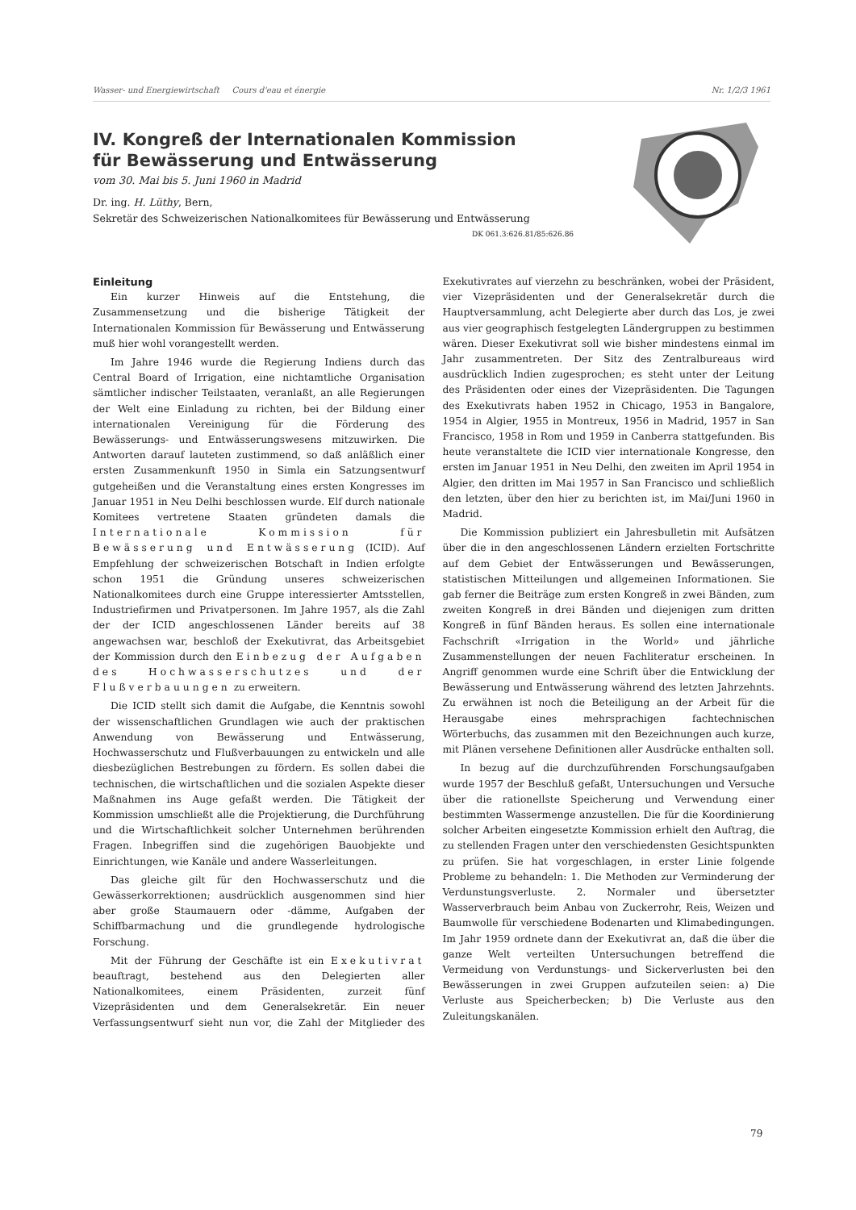Wasser- und Energiewirtschaft Cours d'eau et énergie Nr. 1/2/3 1961
IV. Kongreß der Internationalen Kommission
für Bewässerung und Entwässerung
vom 30. Mai bis 5. Juni 1960 in Madrid
Dr. ing. H. Lüthy, Bern,
Sekretär des Schweizerischen Nationalkomitees für Bewässerung und Entwässerung
DK 061.3:626.81/85:626.86
Einleitung
Ein kurzer Hinweis auf die Entstehung, die Zusammensetzung und die bisherige Tätigkeit der Internationalen Kommission für Bewässerung und Entwässerung muß hier wohl vorangestellt werden.
Im Jahre 1946 wurde die Regierung Indiens durch das Central Board of Irrigation, eine nichtamtliche Organisation sämtlicher indischer Teilstaaten, veranlaßt, an alle Regierungen der Welt eine Einladung zu richten, bei der Bildung einer internationalen Vereinigung für die Förderung des Bewässerungs- und Entwässerungswesens mitzuwirken. Die Antworten darauf lauteten zustimmend, so daß anläßlich einer ersten Zusammenkunft 1950 in Simla ein Satzungsentwurf gutgeheißen und die Veranstaltung eines ersten Kongresses im Januar 1951 in Neu Delhi beschlossen wurde. Elf durch nationale Komitees vertretene Staaten gründeten damals die Internationale Kommission für Bewässerung und Entwässerung (ICID). Auf Empfehlung der schweizerischen Botschaft in Indien erfolgte schon 1951 die Gründung unseres schweizerischen Nationalkomitees durch eine Gruppe interessierter Amtsstellen, Industriefirmen und Privatpersonen. Im Jahre 1957, als die Zahl der der ICID angeschlossenen Länder bereits auf 38 angewachsen war, beschloß der Exekutivrat, das Arbeitsgebiet der Kommission durch den Einbezug der Aufgaben des Hochwasserschutzes und der Flußverbauungen zu erweitern.
Die ICID stellt sich damit die Aufgabe, die Kenntnis sowohl der wissenschaftlichen Grundlagen wie auch der praktischen Anwendung von Bewässerung und Entwässerung, Hochwasserschutz und Flußverbauungen zu entwickeln und alle diesbezüglichen Bestrebungen zu fördern. Es sollen dabei die technischen, die wirtschaftlichen und die sozialen Aspekte dieser Maßnahmen ins Auge gefaßt werden. Die Tätigkeit der Kommission umschließt alle die Projektierung, die Durchführung und die Wirtschaftlichkeit solcher Unternehmen berührenden Fragen. Inbegriffen sind die zugehörigen Bauobjekte und Einrichtungen, wie Kanäle und andere Wasserleitungen.
Das gleiche gilt für den Hochwasserschutz und die Gewässerkorrektionen; ausdrücklich ausgenommen sind hier aber große Staumauern oder -dämme, Aufgaben der Schiffbarmachung und die grundlegende hydrologische Forschung.
Mit der Führung der Geschäfte ist ein Exekutivrat beauftragt, bestehend aus den Delegierten aller Nationalkomitees, einem Präsidenten, zurzeit fünf Vizepräsidenten und dem Generalsekretär. Ein neuer Verfassungsentwurf sieht nun vor, die Zahl der Mitglieder des Exekutivrates auf vierzehn zu beschränken, wobei der Präsident, vier Vizepräsidenten und der Generalsekretär durch die Hauptversammlung, acht Delegierte aber durch das Los, je zwei aus vier geographisch festgelegten Ländergruppen zu bestimmen wären. Dieser Exekutivrat soll wie bisher mindestens einmal im Jahr zusammentreten. Der Sitz des Zentralbureaus wird ausdrücklich Indien zugesprochen; es steht unter der Leitung des Präsidenten oder eines der Vizepräsidenten. Die Tagungen des Exekutivrats haben 1952 in Chicago, 1953 in Bangalore, 1954 in Algier, 1955 in Montreux, 1956 in Madrid, 1957 in San Francisco, 1958 in Rom und 1959 in Canberra stattgefunden. Bis heute veranstaltete die ICID vier internationale Kongresse, den ersten im Januar 1951 in Neu Delhi, den zweiten im April 1954 in Algier, den dritten im Mai 1957 in San Francisco und schließlich den letzten, über den hier zu berichten ist, im Mai/Juni 1960 in Madrid.
Die Kommission publiziert ein Jahresbulletin mit Aufsätzen über die in den angeschlossenen Ländern erzielten Fortschritte auf dem Gebiet der Entwässerungen und Bewässerungen, statistischen Mitteilungen und allgemeinen Informationen. Sie gab ferner die Beiträge zum ersten Kongreß in zwei Bänden, zum zweiten Kongreß in drei Bänden und diejenigen zum dritten Kongreß in fünf Bänden heraus. Es sollen eine internationale Fachschrift «Irrigation in the World» und jährliche Zusammenstellungen der neuen Fachliteratur erscheinen. In Angriff genommen wurde eine Schrift über die Entwicklung der Bewässerung und Entwässerung während des letzten Jahrzehnts. Zu erwähnen ist noch die Beteiligung an der Arbeit für die Herausgabe eines mehrsprachigen fachtechnischen Wörterbuchs, das zusammen mit den Bezeichnungen auch kurze, mit Plänen versehene Definitionen aller Ausdrücke enthalten soll.
In bezug auf die durchzuführenden Forschungsaufgaben wurde 1957 der Beschluß gefaßt, Untersuchungen und Versuche über die rationellste Speicherung und Verwendung einer bestimmten Wassermenge anzustellen. Die für die Koordinierung solcher Arbeiten eingesetzte Kommission erhielt den Auftrag, die zu stellenden Fragen unter den verschiedensten Gesichtspunkten zu prüfen. Sie hat vorgeschlagen, in erster Linie folgende Probleme zu behandeln: 1. Die Methoden zur Verminderung der Verdunstungsverluste. 2. Normaler und übersetzter Wasserverbrauch beim Anbau von Zuckerrohr, Reis, Weizen und Baumwolle für verschiedene Bodenarten und Klimabedingungen. Im Jahr 1959 ordnete dann der Exekutivrat an, daß die über die ganze Welt verteilten Untersuchungen betreffend die Vermeidung von Verdunstungs- und Sickerverlusten bei den Bewässerungen in zwei Gruppen aufzuteilen seien: a) Die Verluste aus Speicherbecken; b) Die Verluste aus den Zuleitungskanälen.
79